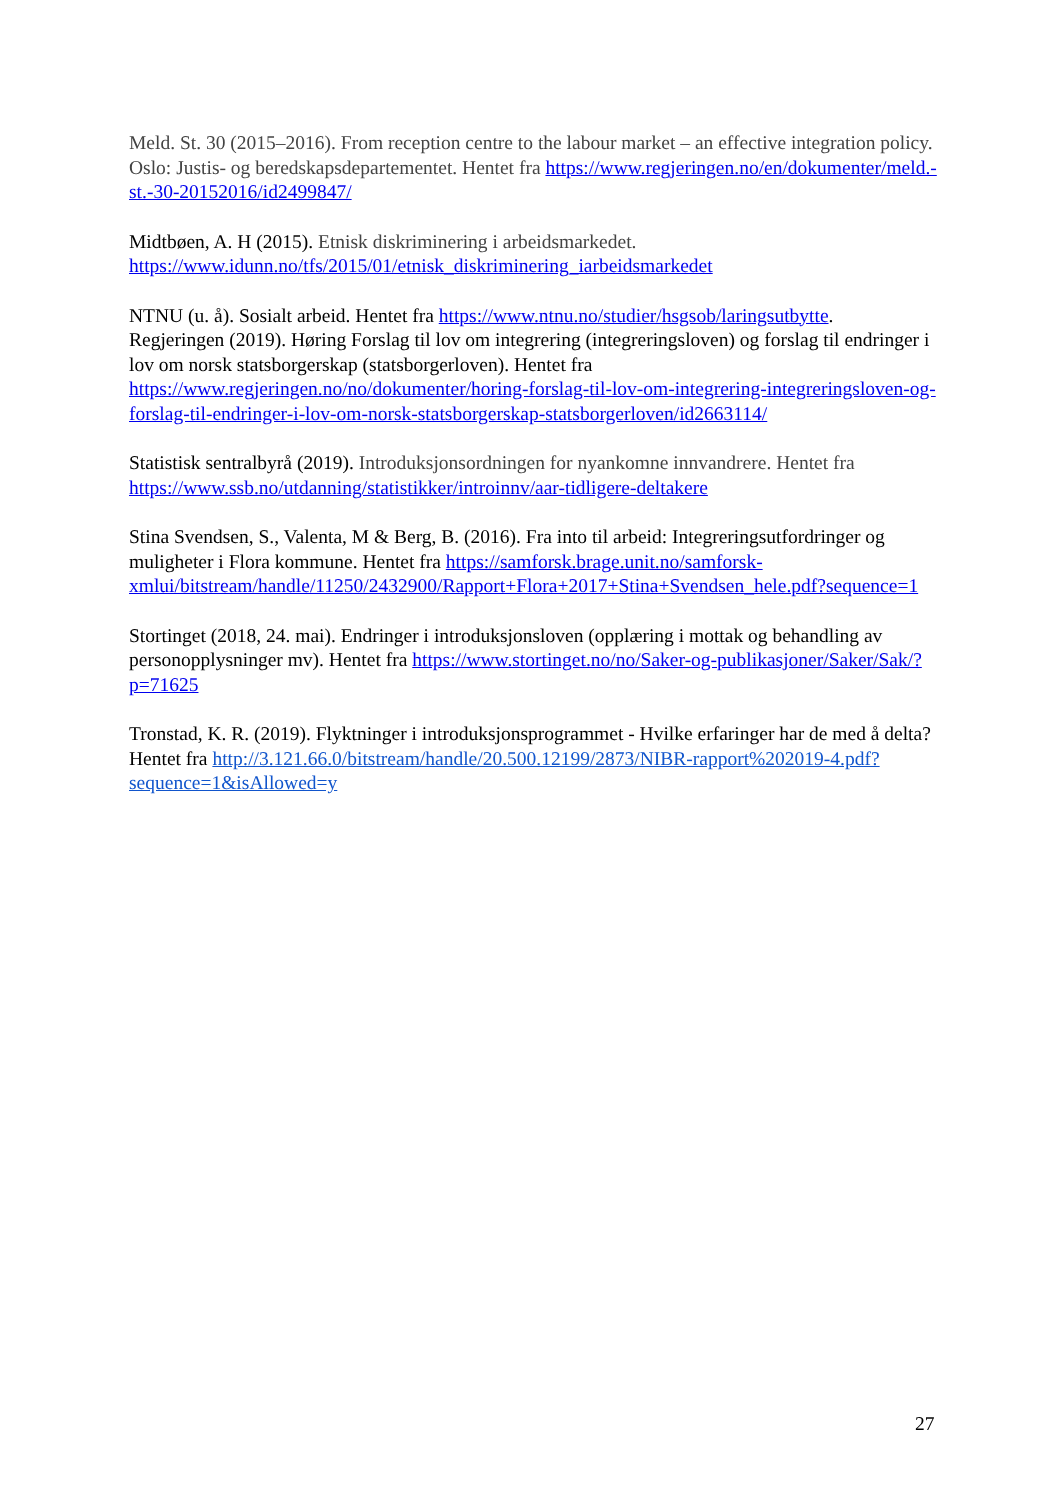Meld. St. 30 (2015–2016). From reception centre to the labour market – an effective integration policy. Oslo: Justis- og beredskapsdepartementet. Hentet fra https://www.regjeringen.no/en/dokumenter/meld.-st.-30-20152016/id2499847/
Midtbøen, A. H (2015). Etnisk diskriminering i arbeidsmarkedet. https://www.idunn.no/tfs/2015/01/etnisk_diskriminering_iarbeidsmarkedet
NTNU (u. å). Sosialt arbeid. Hentet fra https://www.ntnu.no/studier/hsgsob/laringsutbytte.
Regjeringen (2019). Høring Forslag til lov om integrering (integreringsloven) og forslag til endringer i lov om norsk statsborgerskap (statsborgerloven). Hentet fra https://www.regjeringen.no/no/dokumenter/horing-forslag-til-lov-om-integrering-integreringsloven-og-forslag-til-endringer-i-lov-om-norsk-statsborgerskap-statsborgerloven/id2663114/
Statistisk sentralbyrå (2019). Introduksjonsordningen for nyankomne innvandrere. Hentet fra https://www.ssb.no/utdanning/statistikker/introinnv/aar-tidligere-deltakere
Stina Svendsen, S., Valenta, M & Berg, B. (2016). Fra into til arbeid: Integreringsutfordringer og muligheter i Flora kommune. Hentet fra https://samforsk.brage.unit.no/samforsk-xmlui/bitstream/handle/11250/2432900/Rapport+Flora+2017+Stina+Svendsen_hele.pdf?sequence=1
Stortinget (2018, 24. mai). Endringer i introduksjonsloven (opplæring i mottak og behandling av personopplysninger mv). Hentet fra https://www.stortinget.no/no/Saker-og-publikasjoner/Saker/Sak/?p=71625
Tronstad, K. R. (2019). Flyktninger i introduksjonsprogrammet - Hvilke erfaringer har de med å delta? Hentet fra http://3.121.66.0/bitstream/handle/20.500.12199/2873/NIBR-rapport%202019-4.pdf?sequence=1&isAllowed=y
27